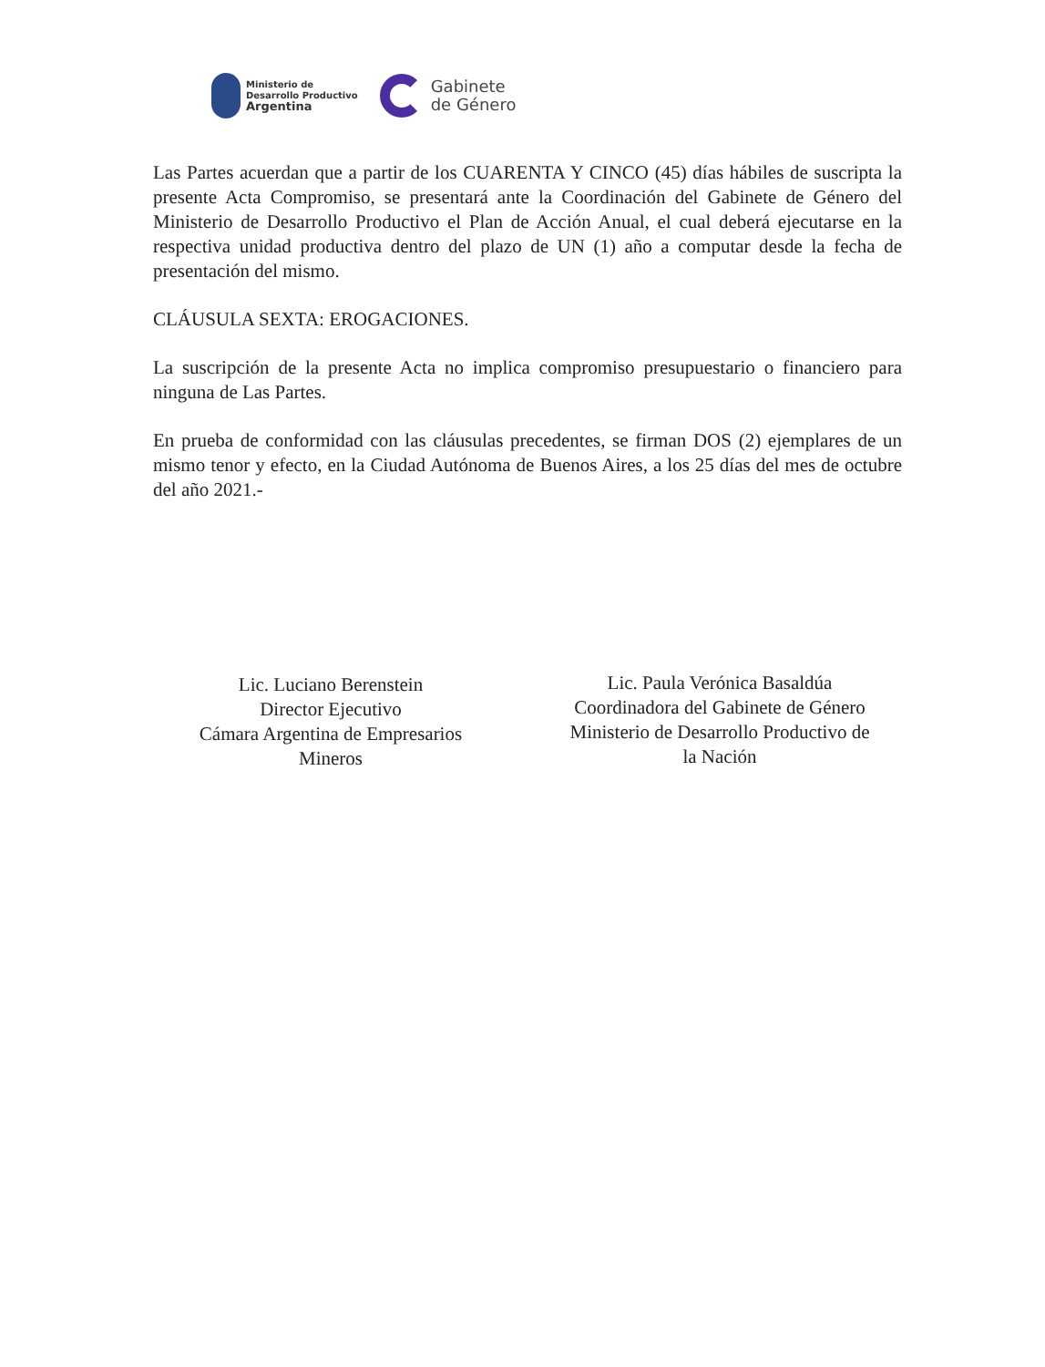Ministerio de
Desarrollo Productivo
Argentina
Gabinete
de Género
Las Partes acuerdan que a partir de los CUARENTA Y CINCO (45) días hábiles de suscripta la presente Acta Compromiso, se presentará ante la Coordinación del Gabinete de Género del Ministerio de Desarrollo Productivo el Plan de Acción Anual, el cual deberá ejecutarse en la respectiva unidad productiva dentro del plazo de UN (1) año a computar desde la fecha de presentación del mismo.
CLÁUSULA SEXTA: EROGACIONES.
La suscripción de la presente Acta no implica compromiso presupuestario o financiero para ninguna de Las Partes.
En prueba de conformidad con las cláusulas precedentes, se firman DOS (2) ejemplares de un mismo tenor y efecto, en la Ciudad Autónoma de Buenos Aires, a los 25 días del mes de octubre del año 2021.-
Lic. Luciano Berenstein
Director Ejecutivo
Cámara Argentina de Empresarios
Mineros
Lic. Paula Verónica Basaldúa
Coordinadora del Gabinete de Género
Ministerio de Desarrollo Productivo de
la Nación